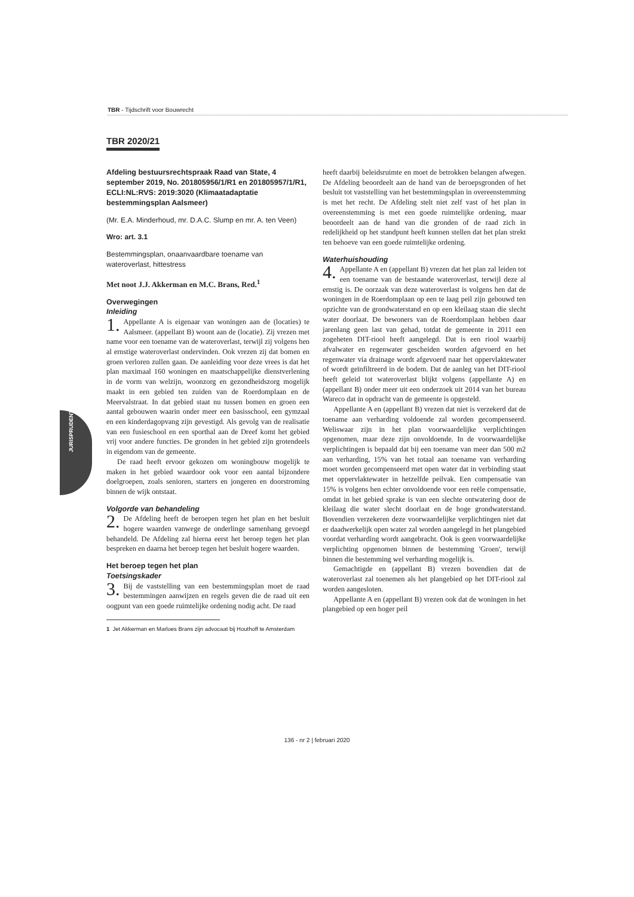TBR - Tijdschrift voor Bouwrecht
JURISPRUDENTIE
TBR 2020/21
Afdeling bestuursrechtspraak Raad van State, 4 september 2019, No. 201805956/1/R1 en 201805957/1/R1, ECLI:NL:RVS: 2019:3020 (Klimaatadaptatie bestemmingsplan Aalsmeer)
(Mr. E.A. Minderhoud, mr. D.A.C. Slump en mr. A. ten Veen)
Wro: art. 3.1
Bestemmingsplan, onaanvaardbare toename van wateroverlast, hittestress
Met noot J.J. Akkerman en M.C. Brans, Red.<sup>1</sup>
Overwegingen
Inleiding
1. Appellante A is eigenaar van woningen aan de (locaties) te Aalsmeer. (appellant B) woont aan de (locatie). Zij vrezen met name voor een toename van de wateroverlast, terwijl zij volgens hen al ernstige wateroverlast ondervinden. Ook vrezen zij dat bomen en groen verloren zullen gaan. De aanleiding voor deze vrees is dat het plan maximaal 160 woningen en maatschappelijke dienstverlening in de vorm van welzijn, woonzorg en gezondheidszorg mogelijk maakt in een gebied ten zuiden van de Roerdomplaan en de Meervalstraat. In dat gebied staat nu tussen bomen en groen een aantal gebouwen waarin onder meer een basisschool, een gymzaal en een kinderdagopvang zijn gevestigd. Als gevolg van de realisatie van een fusieschool en een sporthal aan de Dreef komt het gebied vrij voor andere functies. De gronden in het gebied zijn grotendeels in eigendom van de gemeente.
De raad heeft ervoor gekozen om woningbouw mogelijk te maken in het gebied waardoor ook voor een aantal bijzondere doelgroepen, zoals senioren, starters en jongeren en doorstroming binnen de wijk ontstaat.
Volgorde van behandeling
2. De Afdeling heeft de beroepen tegen het plan en het besluit hogere waarden vanwege de onderlinge samenhang gevoegd behandeld. De Afdeling zal hierna eerst het beroep tegen het plan bespreken en daarna het beroep tegen het besluit hogere waarden.
Het beroep tegen het plan
Toetsingskader
3. Bij de vaststelling van een bestemmingsplan moet de raad bestemmingen aanwijzen en regels geven die de raad uit een oogpunt van een goede ruimtelijke ordening nodig acht. De raad
1 Jet Akkerman en Marloes Brans zijn advocaat bij Houthoff te Amsterdam
heeft daarbij beleidsruimte en moet de betrokken belangen afwegen. De Afdeling beoordeelt aan de hand van de beroepsgronden of het besluit tot vaststelling van het bestemmingsplan in overeenstemming is met het recht. De Afdeling stelt niet zelf vast of het plan in overeenstemming is met een goede ruimtelijke ordening, maar beoordeelt aan de hand van die gronden of de raad zich in redelijkheid op het standpunt heeft kunnen stellen dat het plan strekt ten behoeve van een goede ruimtelijke ordening.
Waterhuishouding
4. Appellante A en (appellant B) vrezen dat het plan zal leiden tot een toename van de bestaande wateroverlast, terwijl deze al ernstig is. De oorzaak van deze wateroverlast is volgens hen dat de woningen in de Roerdomplaan op een te laag peil zijn gebouwd ten opzichte van de grondwaterstand en op een kleilaag staan die slecht water doorlaat. De bewoners van de Roerdomplaan hebben daar jarenlang geen last van gehad, totdat de gemeente in 2011 een zogeheten DIT-riool heeft aangelegd. Dat is een riool waarbij afvalwater en regenwater gescheiden worden afgevoerd en het regenwater via drainage wordt afgevoerd naar het oppervlaktewater of wordt geïnfiltreerd in de bodem. Dat de aanleg van het DIT-riool heeft geleid tot wateroverlast blijkt volgens (appellante A) en (appellant B) onder meer uit een onderzoek uit 2014 van het bureau Wareco dat in opdracht van de gemeente is opgesteld.
Appellante A en (appellant B) vrezen dat niet is verzekerd dat de toename aan verharding voldoende zal worden gecompenseerd. Weliswaar zijn in het plan voorwaardelijke verplichtingen opgenomen, maar deze zijn onvoldoende. In de voorwaardelijke verplichtingen is bepaald dat bij een toename van meer dan 500 m2 aan verharding, 15% van het totaal aan toename van verharding moet worden gecompenseerd met open water dat in verbinding staat met oppervlaktewater in hetzelfde peilvak. Een compensatie van 15% is volgens hen echter onvoldoende voor een reële compensatie, omdat in het gebied sprake is van een slechte ontwatering door de kleilaag die water slecht doorlaat en de hoge grondwaterstand. Bovendien verzekeren deze voorwaardelijke verplichtingen niet dat er daadwerkelijk open water zal worden aangelegd in het plangebied voordat verharding wordt aangebracht. Ook is geen voorwaardelijke verplichting opgenomen binnen de bestemming 'Groen', terwijl binnen die bestemming wel verharding mogelijk is.
Gemachtigde en (appellant B) vrezen bovendien dat de wateroverlast zal toenemen als het plangebied op het DIT-riool zal worden aangesloten.
Appellante A en (appellant B) vrezen ook dat de woningen in het plangebied op een hoger peil
136 - nr 2 | februari 2020